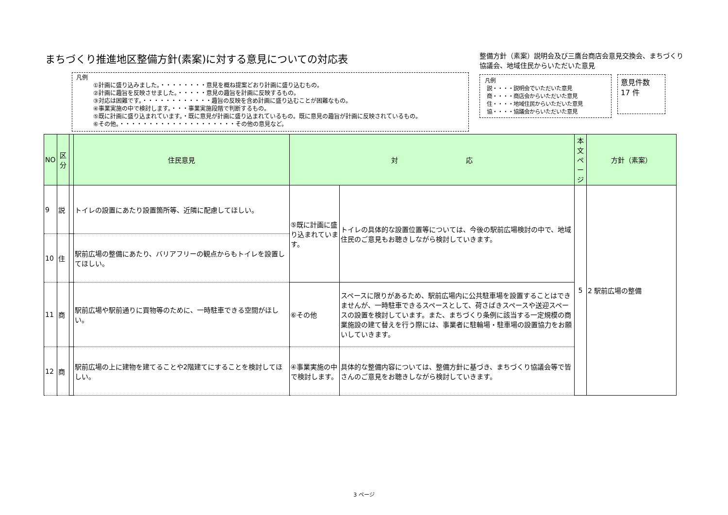まちづくり推進地区整備方針(素案)に対する意見についての対応表
凡例
①計画に盛り込みました。・・・・・・・・意見を概ね提案どおり計画に盛り込むもの。
②計画に趣旨を反映させました。・・・・・意見の趣旨を計画に反映するもの。
③対応は困難です。・・・・・・・・・・・・趣旨の反映を含め計画に盛り込むことが困難なもの。
④事業実施の中で検討します。・・・事業実施段階で判断するもの。
⑤既に計画に盛り込まれています。・既に意見が計画に盛り込まれているもの。既に意見の趣旨が計画に反映されているもの。
⑥その他。・・・・・・・・・・・・・・・・・・・・その他の意見など。
整備方針（素案）説明会及び三鷹台商店会意見交換会、まちづくり協議会、地域住民からいただいた意見
凡例
説・・・・説明会でいただいた意見
商・・・・商店会からいただいた意見
住・・・・地域住民からいただいた意見
協・・・・協議会からいただいた意見
意見件数
17 件
| NO | 区分 | | 住民意見 | 対 応 | | 本文ページ | 方針（素案） |
| --- | --- | --- | --- | --- | --- | --- | --- |
| 9 | 説 | | トイレの設置にあたり設置箇所等、近隣に配慮してほしい。 | ⑤既に計画に盛り込まれています。 | トイレの具体的な設置位置等については、今後の駅前広場検討の中で、地域住民のご意見もお聴きしながら検討していきます。 | 5 | 2 駅前広場の整備 |
| 10 | 住 | | 駅前広場の整備にあたり、バリアフリーの観点からもトイレを設置してほしい。 | | | | |
| 11 | 商 | | 駅前広場や駅前通りに買物等のために、一時駐車できる空間がほしい。 | ⑥その他 | スペースに限りがあるため、駅前広場内に公共駐車場を設置することはできませんが、一時駐車できるスペースとして、荷さばきスペースや送迎スペースの設置を検討しています。また、まちづくり条例に該当する一定規模の商業施設の建て替えを行う際には、事業者に駐輪場・駐車場の設置協力をお願いしていきます。 | | |
| 12 | 商 | | 駅前広場の上に建物を建てることや2階建てにすることを検討してほしい。 | ④事業実施の中で検討します。 | 具体的な整備内容については、整備方針に基づき、まちづくり協議会等で皆さんのご意見をお聴きしながら検討していきます。 | | |
3 ページ